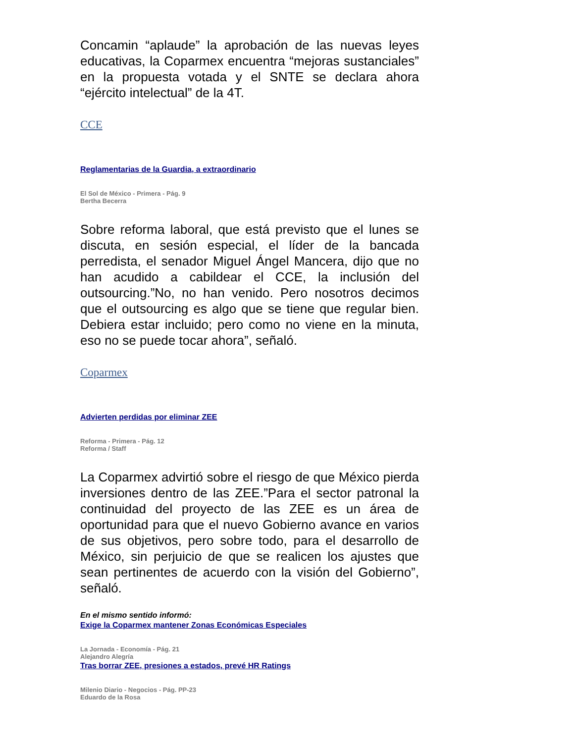Concamin “aplaude” la aprobación de las nuevas leyes educativas, la Coparmex encuentra “mejoras sustanciales” en la propuesta votada y el SNTE se declara ahora “ejército intelectual” de la 4T.
CCE
Reglamentarias de la Guardia, a extraordinario
El Sol de México - Primera - Pág. 9
Bertha Becerra
Sobre reforma laboral, que está previsto que el lunes se discuta, en sesión especial, el líder de la bancada perredista, el senador Miguel Ángel Mancera, dijo que no han acudido a cabildear el CCE, la inclusión del outsourcing.”No, no han venido. Pero nosotros decimos que el outsourcing es algo que se tiene que regular bien. Debiera estar incluido; pero como no viene en la minuta, eso no se puede tocar ahora”, señaló.
Coparmex
Advierten perdidas por eliminar ZEE
Reforma - Primera - Pág. 12
Reforma / Staff
La Coparmex advirtió sobre el riesgo de que México pierda inversiones dentro de las ZEE.”Para el sector patronal la continuidad del proyecto de las ZEE es un área de oportunidad para que el nuevo Gobierno avance en varios de sus objetivos, pero sobre todo, para el desarrollo de México, sin perjuicio de que se realicen los ajustes que sean pertinentes de acuerdo con la visión del Gobierno”, señaló.
En el mismo sentido informó:
Exige la Coparmex mantener Zonas Económicas Especiales
La Jornada - Economía - Pág. 21
Alejandro Alegría
Tras borrar ZEE, presiones a estados, prevé HR Ratings
Milenio Diario - Negocios - Pág. PP-23
Eduardo de la Rosa